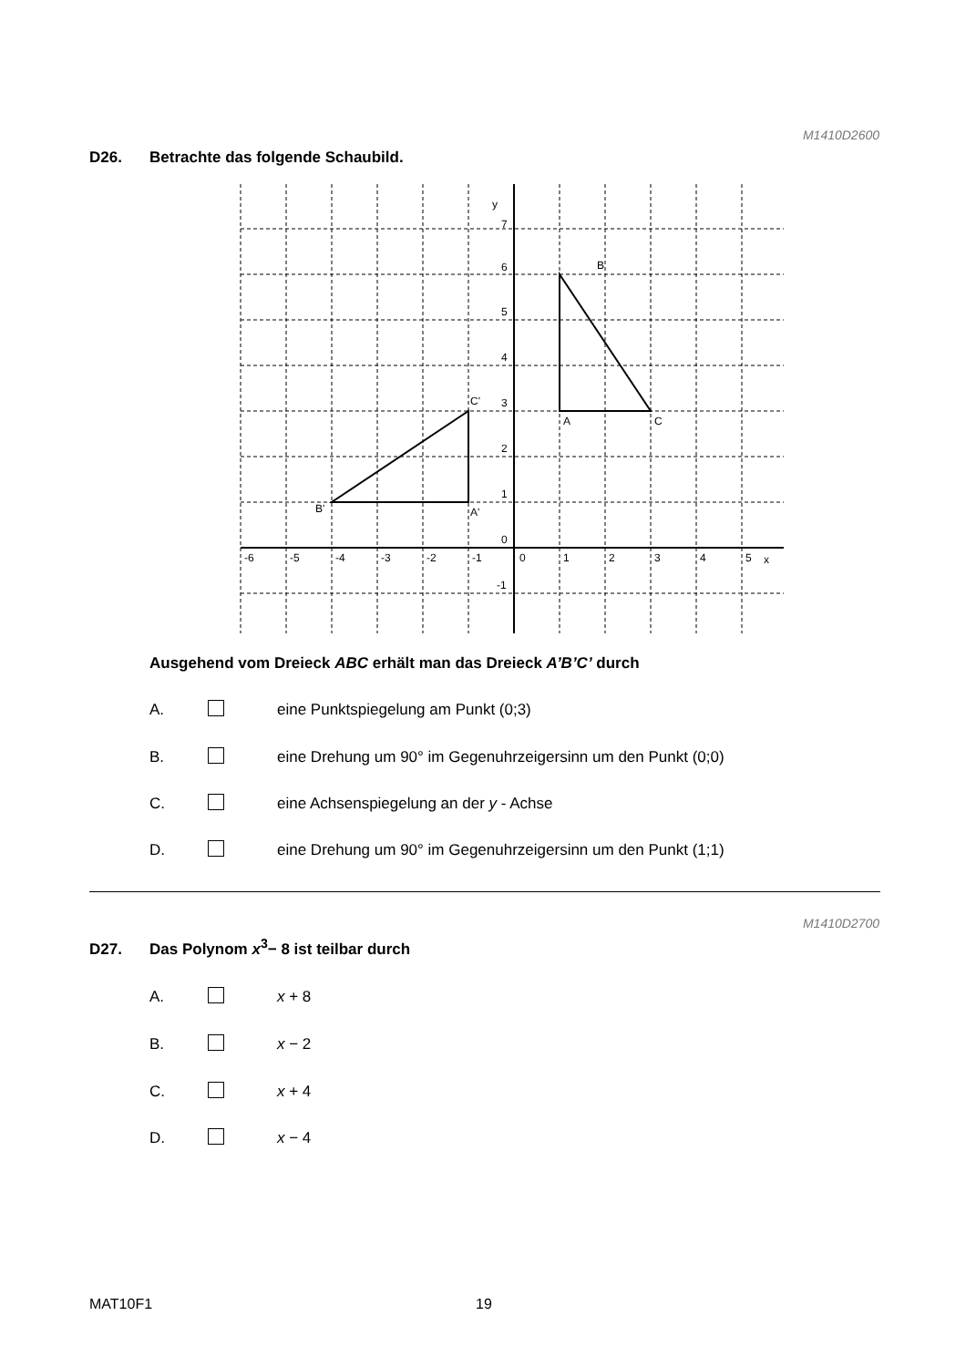M1410D2600
D26. Betrachte das folgende Schaubild.
y
x
B
A
C
C'
A'
B'
7
6
5
4
3
2
1
0
-1
-6
-5
-4
-3
-2
-1
0
1
2
3
4
5
Ausgehend vom Dreieck ABC erhält man das Dreieck A’B’C’ durch
A. eine Punktspiegelung am Punkt (0;3)
B. eine Drehung um 90° im Gegenuhrzeigersinn um den Punkt (0;0)
C. eine Achsenspiegelung an der y - Achse
D. eine Drehung um 90° im Gegenuhrzeigersinn um den Punkt (1;1)
M1410D2700
D27. Das Polynom x<sup>3</sup>− 8 ist teilbar durch
A. x + 8
B. x − 2
C. x + 4
D. x − 4
MAT10F1 19